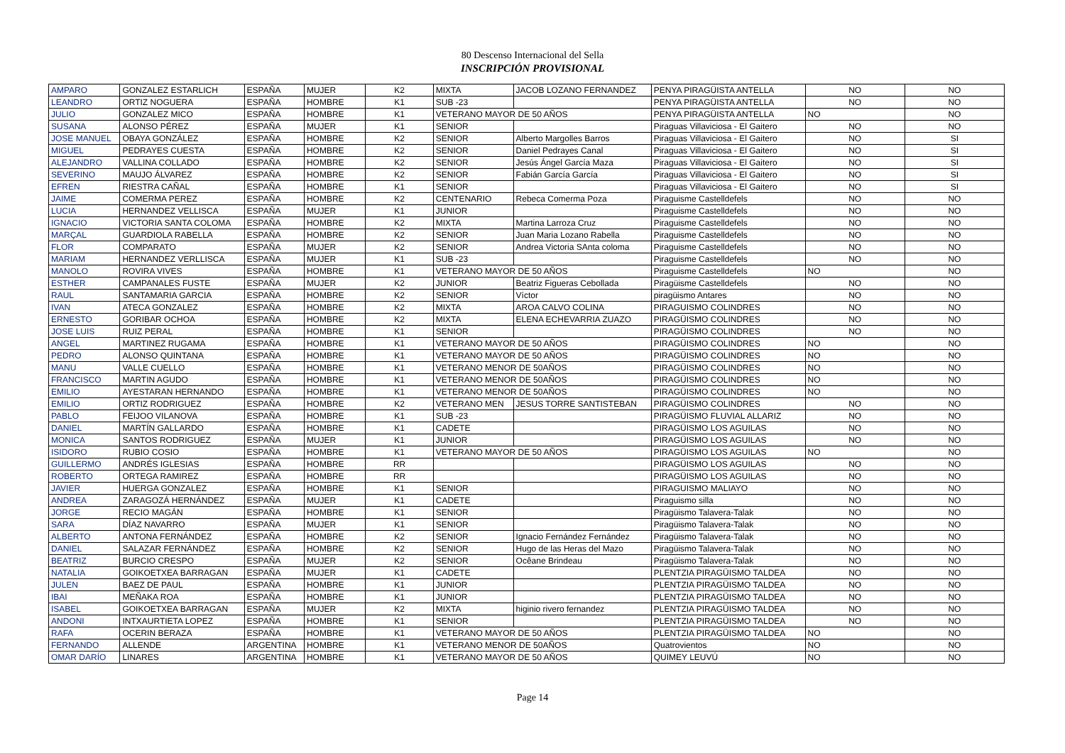80 Descenso Internacional del Sella
INSCRIPCIÓN PROVISIONAL
| AMPARO | GONZALEZ ESTARLICH | ESPAÑA | MUJER | K2 | MIXTA | JACOB LOZANO FERNANDEZ | PENYA PIRAGÜISTA ANTELLA | NO | NO |
| LEANDRO | ORTIZ NOGUERA | ESPAÑA | HOMBRE | K1 | SUB -23 | | PENYA PIRAGÜISTA ANTELLA | NO | NO |
| JULIO | GONZALEZ MICO | ESPAÑA | HOMBRE | K1 | VETERANO MAYOR DE 50 AÑOS | | PENYA PIRAGÜISTA ANTELLA | NO | NO |
| SUSANA | ALONSO PÉREZ | ESPAÑA | MUJER | K1 | SENIOR | | Piraguas Villaviciosa - El Gaitero | NO | NO |
| JOSE MANUEL | OBAYA GONZÁLEZ | ESPAÑA | HOMBRE | K2 | SENIOR | Alberto Margolles Barros | Piraguas Villaviciosa - El Gaitero | NO | SI |
| MIGUEL | PEDRAYES CUESTA | ESPAÑA | HOMBRE | K2 | SENIOR | Daniel Pedrayes Canal | Piraguas Villaviciosa - El Gaitero | NO | SI |
| ALEJANDRO | VALLINA COLLADO | ESPAÑA | HOMBRE | K2 | SENIOR | Jesús Ángel García Maza | Piraguas Villaviciosa - El Gaitero | NO | SI |
| SEVERINO | MAUJO ÁLVAREZ | ESPAÑA | HOMBRE | K2 | SENIOR | Fabián García García | Piraguas Villaviciosa - El Gaitero | NO | SI |
| EFREN | RIESTRA CAÑAL | ESPAÑA | HOMBRE | K1 | SENIOR | | Piraguas Villaviciosa - El Gaitero | NO | SI |
| JAIME | COMERMA PEREZ | ESPAÑA | HOMBRE | K2 | CENTENARIO | Rebeca Comerma Poza | Piraguisme Castelldefels | NO | NO |
| LUCIA | HERNANDEZ VELLISCA | ESPAÑA | MUJER | K1 | JUNIOR | | Piraguisme Castelldefels | NO | NO |
| IGNACIO | VICTORIA SANTA COLOMA | ESPAÑA | HOMBRE | K2 | MIXTA | Martina Larroza Cruz | Piraguisme Castelldefels | NO | NO |
| MARÇAL | GUARDIOLA RABELLA | ESPAÑA | HOMBRE | K2 | SENIOR | Juan Maria Lozano Rabella | Piraguisme Castelldefels | NO | NO |
| FLOR | COMPARATO | ESPAÑA | MUJER | K2 | SENIOR | Andrea Victoria SAnta coloma | Piraguisme Castelldefels | NO | NO |
| MARIAM | HERNANDEZ VERLLISCA | ESPAÑA | MUJER | K1 | SUB -23 | | Piraguisme Castelldefels | NO | NO |
| MANOLO | ROVIRA VIVES | ESPAÑA | HOMBRE | K1 | VETERANO MAYOR DE 50 AÑOS | | Piraguisme Castelldefels | NO | NO |
| ESTHER | CAMPANALES FUSTE | ESPAÑA | MUJER | K2 | JUNIOR | Beatriz Figueras Cebollada | Piragüisme Castelldefels | NO | NO |
| RAUL | SANTAMARIA GARCIA | ESPAÑA | HOMBRE | K2 | SENIOR | Víctor | piragüismo Antares | NO | NO |
| IVAN | ATECA GONZALEZ | ESPAÑA | HOMBRE | K2 | MIXTA | AROA CALVO COLINA | PIRAGUISMO COLINDRES | NO | NO |
| ERNESTO | GORIBAR OCHOA | ESPAÑA | HOMBRE | K2 | MIXTA | ELENA ECHEVARRIA ZUAZO | PIRAGÜISMO COLINDRES | NO | NO |
| JOSE LUIS | RUIZ PERAL | ESPAÑA | HOMBRE | K1 | SENIOR | | PIRAGÜISMO COLINDRES | NO | NO |
| ANGEL | MARTINEZ RUGAMA | ESPAÑA | HOMBRE | K1 | VETERANO MAYOR DE 50 AÑOS | | PIRAGÜISMO COLINDRES | NO | NO |
| PEDRO | ALONSO QUINTANA | ESPAÑA | HOMBRE | K1 | VETERANO MAYOR DE 50 AÑOS | | PIRAGÜISMO COLINDRES | NO | NO |
| MANU | VALLE CUELLO | ESPAÑA | HOMBRE | K1 | VETERANO MENOR DE 50AÑOS | | PIRAGÜISMO COLINDRES | NO | NO |
| FRANCISCO | MARTIN AGUDO | ESPAÑA | HOMBRE | K1 | VETERANO MENOR DE 50AÑOS | | PIRAGÜISMO COLINDRES | NO | NO |
| EMILIO | AYESTARAN HERNANDO | ESPAÑA | HOMBRE | K1 | VETERANO MENOR DE 50AÑOS | | PIRAGÜISMO COLINDRES | NO | NO |
| EMILIO | ORTIZ RODRIGUEZ | ESPAÑA | HOMBRE | K2 | VETERANO MEN | JESUS TORRE SANTISTEBAN | PIRAGÜISMO COLINDRES | NO | NO |
| PABLO | FEIJOO VILANOVA | ESPAÑA | HOMBRE | K1 | SUB -23 | | PIRAGÜISMO FLUVIAL ALLARIZ | NO | NO |
| DANIEL | MARTÍN GALLARDO | ESPAÑA | HOMBRE | K1 | CADETE | | PIRAGÜISMO LOS AGUILAS | NO | NO |
| MONICA | SANTOS RODRIGUEZ | ESPAÑA | MUJER | K1 | JUNIOR | | PIRAGÜISMO LOS AGUILAS | NO | NO |
| ISIDORO | RUBIO COSIO | ESPAÑA | HOMBRE | K1 | VETERANO MAYOR DE 50 AÑOS | | PIRAGÜISMO LOS AGUILAS | NO | NO |
| GUILLERMO | ANDRÉS IGLESIAS | ESPAÑA | HOMBRE | RR | | | PIRAGÜISMO LOS AGUILAS | NO | NO |
| ROBERTO | ORTEGA RAMIREZ | ESPAÑA | HOMBRE | RR | | | PIRAGÜISMO LOS AGUILAS | NO | NO |
| JAVIER | HUERGA GONZALEZ | ESPAÑA | HOMBRE | K1 | SENIOR | | PIRAGUISMO MALIAYO | NO | NO |
| ANDREA | ZARAGOZÁ HERNÁNDEZ | ESPAÑA | MUJER | K1 | CADETE | | Piraguismo silla | NO | NO |
| JORGE | RECIO MAGÁN | ESPAÑA | HOMBRE | K1 | SENIOR | | Piragüismo Talavera-Talak | NO | NO |
| SARA | DÍAZ NAVARRO | ESPAÑA | MUJER | K1 | SENIOR | | Piragüismo Talavera-Talak | NO | NO |
| ALBERTO | ANTONA FERNÁNDEZ | ESPAÑA | HOMBRE | K2 | SENIOR | Ignacio Fernández Fernández | Piragüismo Talavera-Talak | NO | NO |
| DANIEL | SALAZAR FERNÁNDEZ | ESPAÑA | HOMBRE | K2 | SENIOR | Hugo de las Heras del Mazo | Piragüismo Talavera-Talak | NO | NO |
| BEATRIZ | BURCIO CRESPO | ESPAÑA | MUJER | K2 | SENIOR | Ocêane Brindeau | Piragüismo Talavera-Talak | NO | NO |
| NATALIA | GOIKOETXEA BARRAGAN | ESPAÑA | MUJER | K1 | CADETE | | PLENTZIA PIRAGÜISMO TALDEA | NO | NO |
| JULEN | BAEZ DE PAUL | ESPAÑA | HOMBRE | K1 | JUNIOR | | PLENTZIA PIRAGÜISMO TALDEA | NO | NO |
| IBAI | MEÑAKA ROA | ESPAÑA | HOMBRE | K1 | JUNIOR | | PLENTZIA PIRAGÜISMO TALDEA | NO | NO |
| ISABEL | GOIKOETXEA BARRAGAN | ESPAÑA | MUJER | K2 | MIXTA | higinio rivero fernandez | PLENTZIA PIRAGÜISMO TALDEA | NO | NO |
| ANDONI | INTXAURTIETA LOPEZ | ESPAÑA | HOMBRE | K1 | SENIOR | | PLENTZIA PIRAGÜISMO TALDEA | NO | NO |
| RAFA | OCERIN BERAZA | ESPAÑA | HOMBRE | K1 | VETERANO MAYOR DE 50 AÑOS | | PLENTZIA PIRAGÜISMO TALDEA | NO | NO |
| FERNANDO | ALLENDE | ARGENTINA | HOMBRE | K1 | VETERANO MENOR DE 50AÑOS | | Quatrovientos | NO | NO |
| OMAR DARÍO | LINARES | ARGENTINA | HOMBRE | K1 | VETERANO MAYOR DE 50 AÑOS | | QUIMEY LEUVÚ | NO | NO |
Page 14